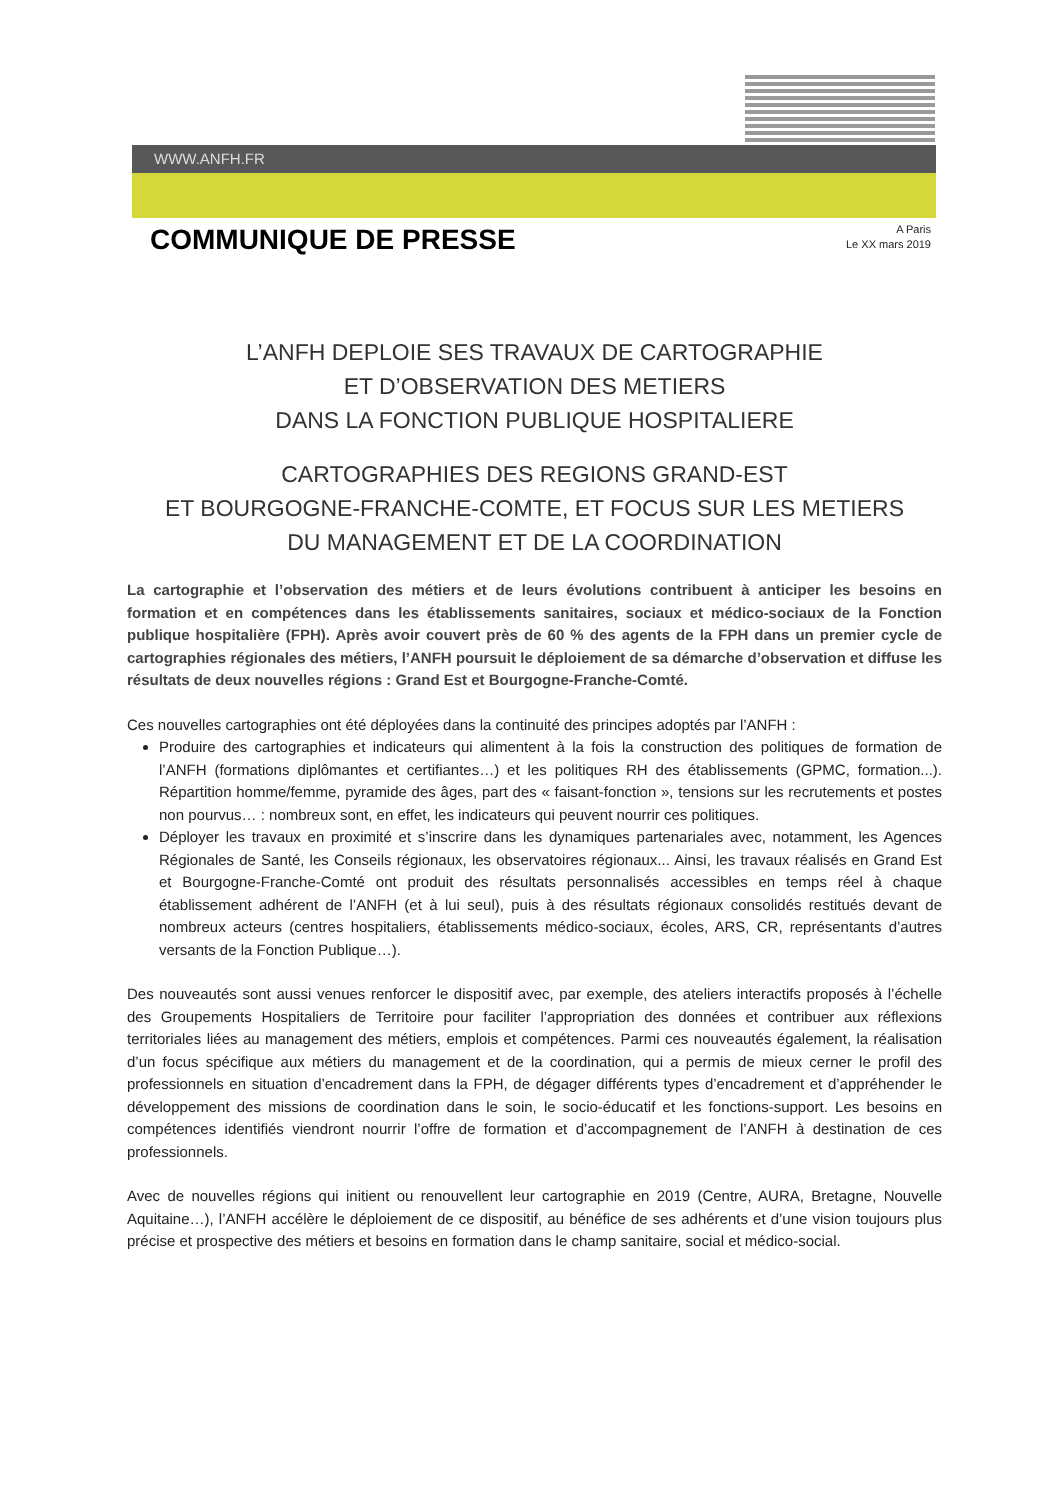WWW.ANFH.FR
COMMUNIQUE DE PRESSE
A Paris
Le XX mars 2019
L’ANFH DEPLOIE SES TRAVAUX DE CARTOGRAPHIE
ET D’OBSERVATION DES METIERS
DANS LA FONCTION PUBLIQUE HOSPITALIERE
CARTOGRAPHIES DES REGIONS GRAND-EST
ET BOURGOGNE-FRANCHE-COMTE, ET FOCUS SUR LES METIERS
DU MANAGEMENT ET DE LA COORDINATION
La cartographie et l’observation des métiers et de leurs évolutions contribuent à anticiper les besoins en formation et en compétences dans les établissements sanitaires, sociaux et médico-sociaux de la Fonction publique hospitalière (FPH). Après avoir couvert près de 60 % des agents de la FPH dans un premier cycle de cartographies régionales des métiers, l’ANFH poursuit le déploiement de sa démarche d’observation et diffuse les résultats de deux nouvelles régions : Grand Est et Bourgogne-Franche-Comté.
Ces nouvelles cartographies ont été déployées dans la continuité des principes adoptés par l’ANFH :
Produire des cartographies et indicateurs qui alimentent à la fois la construction des politiques de formation de l’ANFH (formations diplômantes et certifiantes…) et les politiques RH des établissements (GPMC, formation...). Répartition homme/femme, pyramide des âges, part des « faisant-fonction », tensions sur les recrutements et postes non pourvus… : nombreux sont, en effet, les indicateurs qui peuvent nourrir ces politiques.
Déployer les travaux en proximité et s’inscrire dans les dynamiques partenariales avec, notamment, les Agences Régionales de Santé, les Conseils régionaux, les observatoires régionaux... Ainsi, les travaux réalisés en Grand Est et Bourgogne-Franche-Comté ont produit des résultats personnalisés accessibles en temps réel à chaque établissement adhérent de l’ANFH (et à lui seul), puis à des résultats régionaux consolidés restitués devant de nombreux acteurs (centres hospitaliers, établissements médico-sociaux, écoles, ARS, CR, représentants d’autres versants de la Fonction Publique…).
Des nouveautés sont aussi venues renforcer le dispositif avec, par exemple, des ateliers interactifs proposés à l’échelle des Groupements Hospitaliers de Territoire pour faciliter l’appropriation des données et contribuer aux réflexions territoriales liées au management des métiers, emplois et compétences. Parmi ces nouveautés également, la réalisation d’un focus spécifique aux métiers du management et de la coordination, qui a permis de mieux cerner le profil des professionnels en situation d’encadrement dans la FPH, de dégager différents types d’encadrement et d’appréhender le développement des missions de coordination dans le soin, le socio-éducatif et les fonctions-support. Les besoins en compétences identifiés viendront nourrir l’offre de formation et d’accompagnement de l’ANFH à destination de ces professionnels.
Avec de nouvelles régions qui initient ou renouvellent leur cartographie en 2019 (Centre, AURA, Bretagne, Nouvelle Aquitaine…), l’ANFH accélère le déploiement de ce dispositif, au bénéfice de ses adhérents et d’une vision toujours plus précise et prospective des métiers et besoins en formation dans le champ sanitaire, social et médico-social.